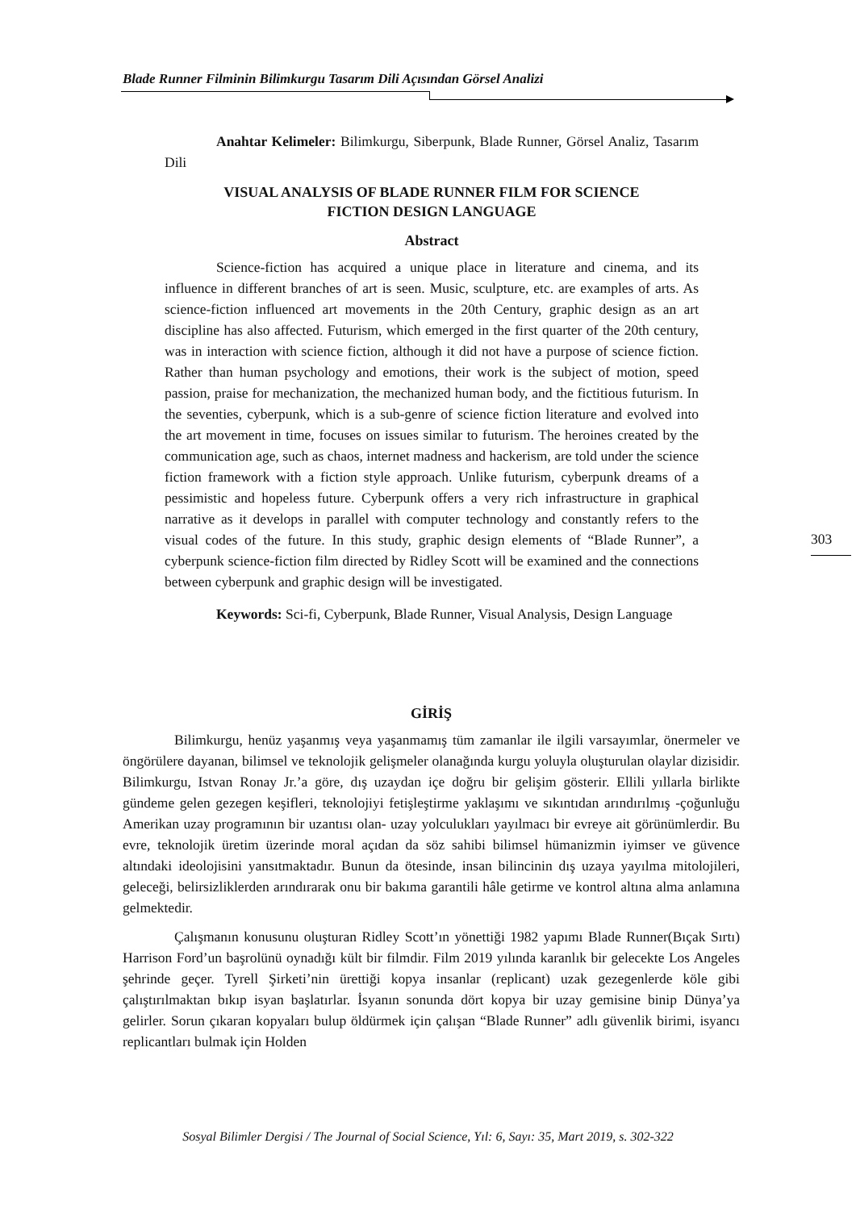Blade Runner Filminin Bilimkurgu Tasarım Dili Açısından Görsel Analizi
Anahtar Kelimeler: Bilimkurgu, Siberpunk, Blade Runner, Görsel Analiz, Tasarım Dili
VISUAL ANALYSIS OF BLADE RUNNER FILM FOR SCIENCE
FICTION DESIGN LANGUAGE
Abstract
Science-fiction has acquired a unique place in literature and cinema, and its influence in different branches of art is seen. Music, sculpture, etc. are examples of arts. As science-fiction influenced art movements in the 20th Century, graphic design as an art discipline has also affected. Futurism, which emerged in the first quarter of the 20th century, was in interaction with science fiction, although it did not have a purpose of science fiction. Rather than human psychology and emotions, their work is the subject of motion, speed passion, praise for mechanization, the mechanized human body, and the fictitious futurism. In the seventies, cyberpunk, which is a sub-genre of science fiction literature and evolved into the art movement in time, focuses on issues similar to futurism. The heroines created by the communication age, such as chaos, internet madness and hackerism, are told under the science fiction framework with a fiction style approach. Unlike futurism, cyberpunk dreams of a pessimistic and hopeless future. Cyberpunk offers a very rich infrastructure in graphical narrative as it develops in parallel with computer technology and constantly refers to the visual codes of the future. In this study, graphic design elements of “Blade Runner”, a cyberpunk science-fiction film directed by Ridley Scott will be examined and the connections between cyberpunk and graphic design will be investigated.
Keywords: Sci-fi, Cyberpunk, Blade Runner, Visual Analysis, Design Language
GİRİŞ
Bilimkurgu, henüz yaşanmış veya yaşanmamış tüm zamanlar ile ilgili varsayımlar, önermeler ve öngörülere dayanan, bilimsel ve teknolojik gelişmeler olanağında kurgu yoluyla oluşturulan olaylar dizisidir. Bilimkurgu, Istvan Ronay Jr.’a göre, dış uzaydan içe doğru bir gelişim gösterir. Ellili yıllarla birlikte gündeme gelen gezegen keşifleri, teknolojiyi fetişleştirme yaklaşımı ve sıkıntıdan arındırılmış -çoğunluğu Amerikan uzay programının bir uzantısı olan- uzay yolculukları yayılmacı bir evreye ait görünümlerdir. Bu evre, teknolojik üretim üzerinde moral açıdan da söz sahibi bilimsel hümanizmin iyimser ve güvence altındaki ideolojisini yansıtmaktadır. Bunun da ötesinde, insan bilincinin dış uzaya yayılma mitolojileri, geleceği, belirsizliklerden arındırarak onu bir bakıma garantili hâle getirme ve kontrol altına alma anlamına gelmektedir.
Çalışmanın konusunu oluşturan Ridley Scott’ın yönettiği 1982 yapımı Blade Runner(Bıçak Sırtı) Harrison Ford’un başrolünü oynadığı kült bir filmdir. Film 2019 yılında karanlık bir gelecekte Los Angeles şehrinde geçer. Tyrell Şirketi’nin ürettiği kopya insanlar (replicant) uzak gezegenlerde köle gibi çalıştırılmaktan bıkıp isyan başlatırlar. İsyanın sonunda dört kopya bir uzay gemisine binip Dünya’ya gelirler. Sorun çıkaran kopyaları bulup öldürmek için çalışan “Blade Runner” adlı güvenlik birimi, isyancı replicantları bulmak için Holden
303
Sosyal Bilimler Dergisi / The Journal of Social Science, Yıl: 6, Sayı: 35, Mart 2019, s. 302-322